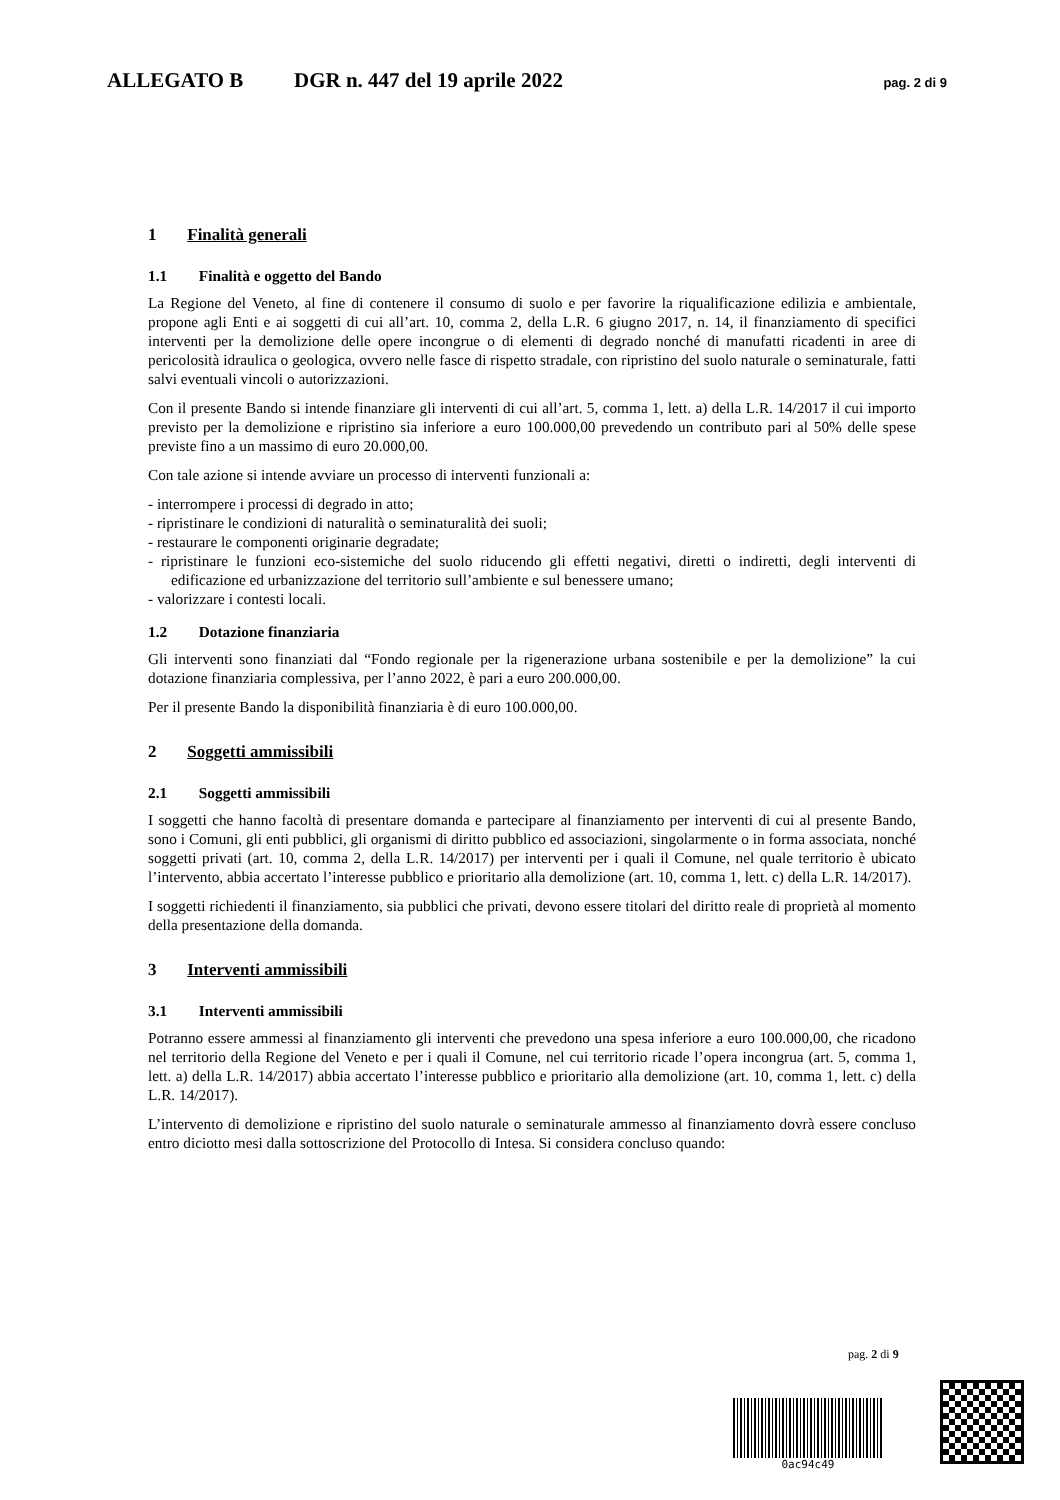ALLEGATO B DGR n. 447 del 19 aprile 2022 pag. 2 di 9
1 Finalità generali
1.1 Finalità e oggetto del Bando
La Regione del Veneto, al fine di contenere il consumo di suolo e per favorire la riqualificazione edilizia e ambientale, propone agli Enti e ai soggetti di cui all’art. 10, comma 2, della L.R. 6 giugno 2017, n. 14, il finanziamento di specifici interventi per la demolizione delle opere incongrue o di elementi di degrado nonché di manufatti ricadenti in aree di pericolosità idraulica o geologica, ovvero nelle fasce di rispetto stradale, con ripristino del suolo naturale o seminaturale, fatti salvi eventuali vincoli o autorizzazioni.
Con il presente Bando si intende finanziare gli interventi di cui all’art. 5, comma 1, lett. a) della L.R. 14/2017 il cui importo previsto per la demolizione e ripristino sia inferiore a euro 100.000,00 prevedendo un contributo pari al 50% delle spese previste fino a un massimo di euro 20.000,00.
Con tale azione si intende avviare un processo di interventi funzionali a:
- interrompere i processi di degrado in atto;
- ripristinare le condizioni di naturalità o seminaturalità dei suoli;
- restaurare le componenti originarie degradate;
- ripristinare le funzioni eco-sistemiche del suolo riducendo gli effetti negativi, diretti o indiretti, degli interventi di edificazione ed urbanizzazione del territorio sull’ambiente e sul benessere umano;
- valorizzare i contesti locali.
1.2 Dotazione finanziaria
Gli interventi sono finanziati dal “Fondo regionale per la rigenerazione urbana sostenibile e per la demolizione” la cui dotazione finanziaria complessiva, per l’anno 2022, è pari a euro 200.000,00.
Per il presente Bando la disponibilità finanziaria è di euro 100.000,00.
2 Soggetti ammissibili
2.1 Soggetti ammissibili
I soggetti che hanno facoltà di presentare domanda e partecipare al finanziamento per interventi di cui al presente Bando, sono i Comuni, gli enti pubblici, gli organismi di diritto pubblico ed associazioni, singolarmente o in forma associata, nonché soggetti privati (art. 10, comma 2, della L.R. 14/2017) per interventi per i quali il Comune, nel quale territorio è ubicato l’intervento, abbia accertato l’interesse pubblico e prioritario alla demolizione (art. 10, comma 1, lett. c) della L.R. 14/2017).
I soggetti richiedenti il finanziamento, sia pubblici che privati, devono essere titolari del diritto reale di proprietà al momento della presentazione della domanda.
3 Interventi ammissibili
3.1 Interventi ammissibili
Potranno essere ammessi al finanziamento gli interventi che prevedono una spesa inferiore a euro 100.000,00, che ricadono nel territorio della Regione del Veneto e per i quali il Comune, nel cui territorio ricade l’opera incongrua (art. 5, comma 1, lett. a) della L.R. 14/2017) abbia accertato l’interesse pubblico e prioritario alla demolizione (art. 10, comma 1, lett. c) della L.R. 14/2017).
L’intervento di demolizione e ripristino del suolo naturale o seminaturale ammesso al finanziamento dovrà essere concluso entro diciotto mesi dalla sottoscrizione del Protocollo di Intesa. Si considera concluso quando:
pag. 2 di 9
0ac94c49